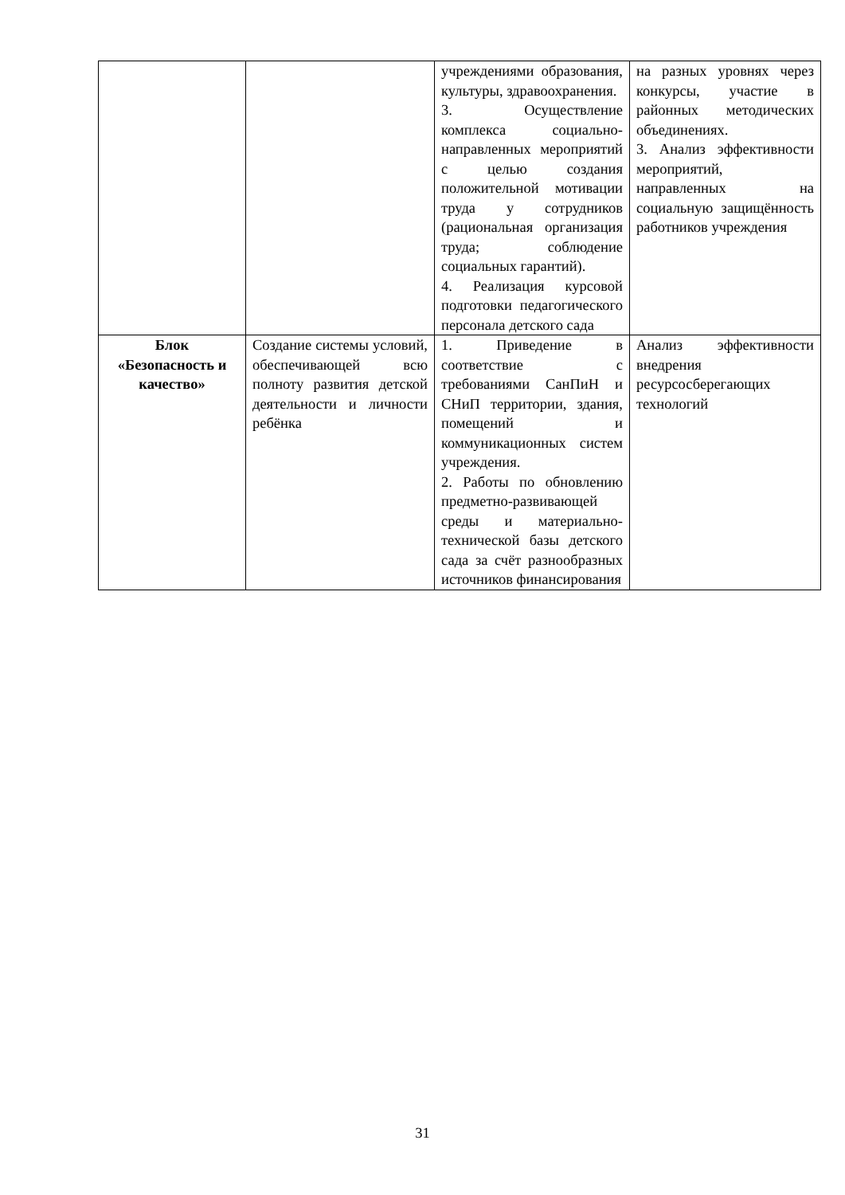| | | учреждениями образования, культуры, здравоохранения. 3. Осуществление комплекса социально-направленных мероприятий с целью создания положительной мотивации труда у сотрудников (рациональная организация труда; соблюдение социальных гарантий). 4. Реализация курсовой подготовки педагогического персонала детского сада | на разных уровнях через конкурсы, участие в районных методических объединениях. 3. Анализ эффективности мероприятий, направленных на социальную защищённость работников учреждения |
| Блок «Безопасность и качество» | Создание системы условий, обеспечивающей всю полноту развития детской деятельности и личности ребёнка | 1. Приведение в соответствие с требованиями СанПиН и СНиП территории, здания, помещений и коммуникационных систем учреждения. 2. Работы по обновлению предметно-развивающей среды и материально-технической базы детского сада за счёт разнообразных источников финансирования | Анализ эффективности внедрения ресурсосберегающих технологий |
31